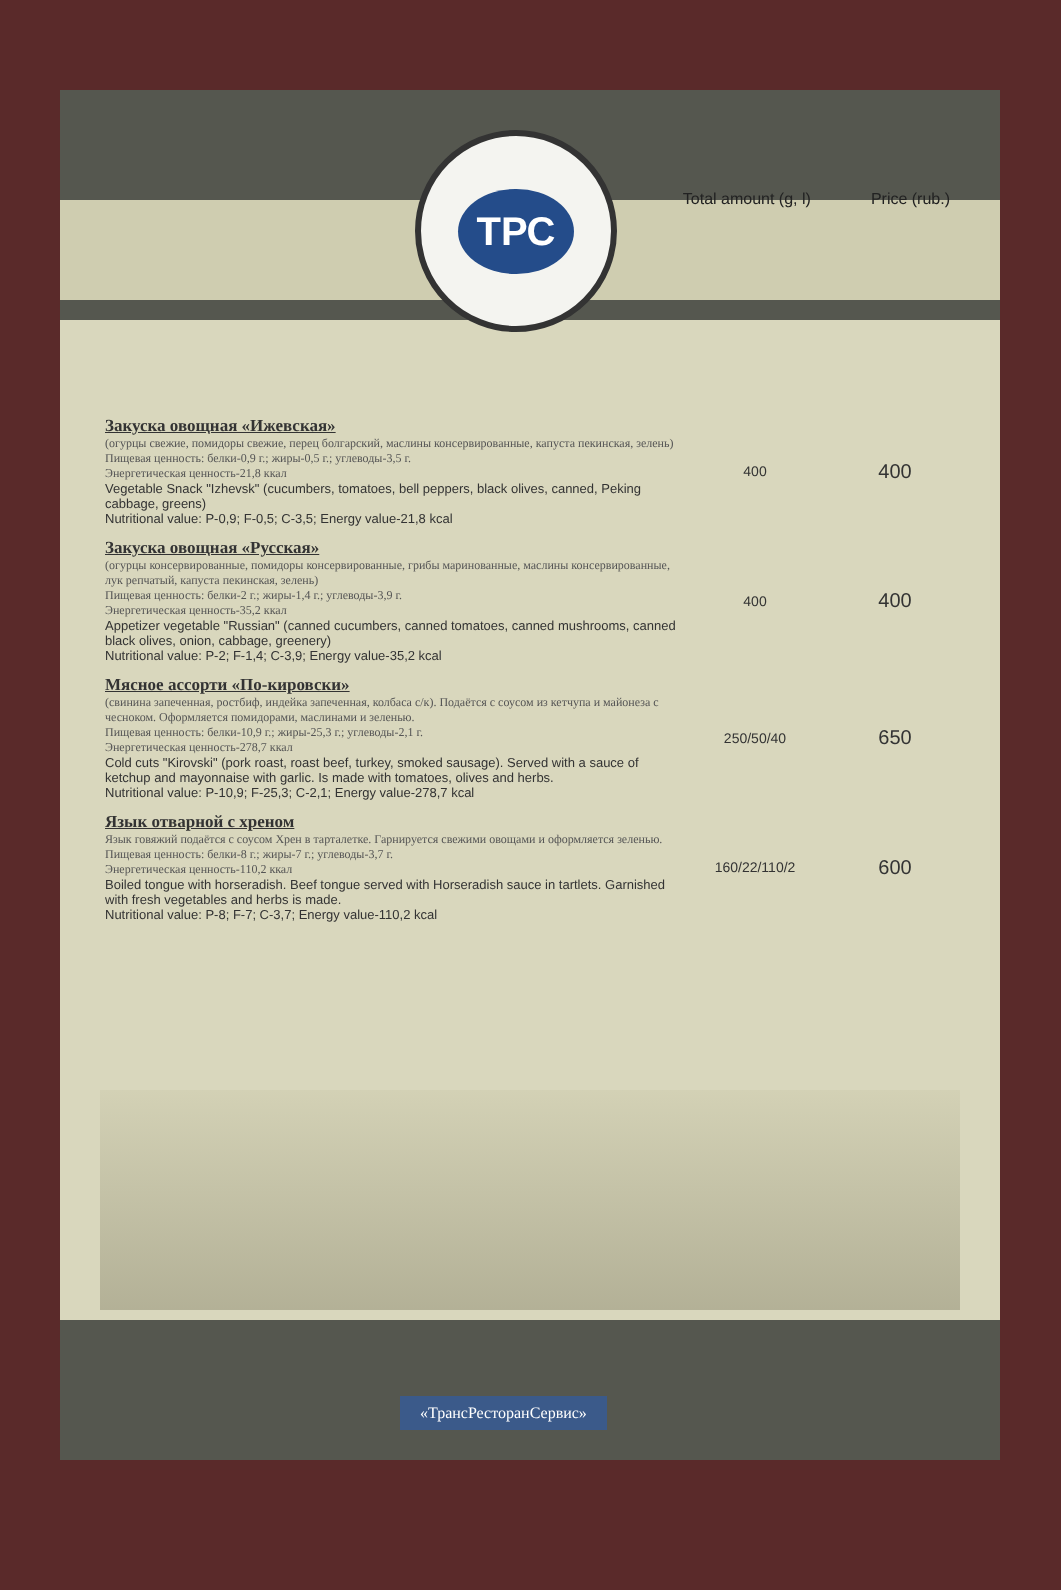ТРС
Total amount (g, l) Price (rub.)
| Закуска овощная «Ижевская» (огурцы свежие, помидоры свежие, перец болгарский, маслины консервированные, капуста пекинская, зелень) Пищевая ценность: белки-0,9 г.; жиры-0,5 г.; углеводы-3,5 г. Энергетическая ценность-21,8 ккал Vegetable Snack "Izhevsk" (cucumbers, tomatoes, bell peppers, black olives, canned, Peking cabbage, greens) Nutritional value: P-0,9; F-0,5; C-3,5; Energy value-21,8 kcal | 400 | 400 |
| Закуска овощная «Русская» (огурцы консервированные, помидоры консервированные, грибы маринованные, маслины консервированные, лук репчатый, капуста пекинская, зелень) Пищевая ценность: белки-2 г.; жиры-1,4 г.; углеводы-3,9 г. Энергетическая ценность-35,2 ккал Appetizer vegetable "Russian" (canned cucumbers, canned tomatoes, canned mushrooms, canned black olives, onion, cabbage, greenery) Nutritional value: P-2; F-1,4; C-3,9; Energy value-35,2 kcal | 400 | 400 |
| Мясное ассорти «По-кировски» (свинина запеченная, ростбиф, индейка запеченная, колбаса с/к). Подаётся с соусом из кетчупа и майонеза с чесноком. Оформляется помидорами, маслинами и зеленью. Пищевая ценность: белки-10,9 г.; жиры-25,3 г.; углеводы-2,1 г. Энергетическая ценность-278,7 ккал Cold cuts "Kirovski" (pork roast, roast beef, turkey, smoked sausage). Served with a sauce of ketchup and mayonnaise with garlic. Is made with tomatoes, olives and herbs. Nutritional value: P-10,9; F-25,3; C-2,1; Energy value-278,7 kcal | 250/50/40 | 650 |
| Язык отварной с хреном Язык говяжий подаётся с соусом Хрен в тарталетке. Гарнируется свежими овощами и оформляется зеленью. Пищевая ценность: белки-8 г.; жиры-7 г.; углеводы-3,7 г. Энергетическая ценность-110,2 ккал Boiled tongue with horseradish. Beef tongue served with Horseradish sauce in tartlets. Garnished with fresh vegetables and herbs is made. Nutritional value: P-8; F-7; C-3,7; Energy value-110,2 kcal | 160/22/110/2 | 600 |
«ТрансРесторанСервис»